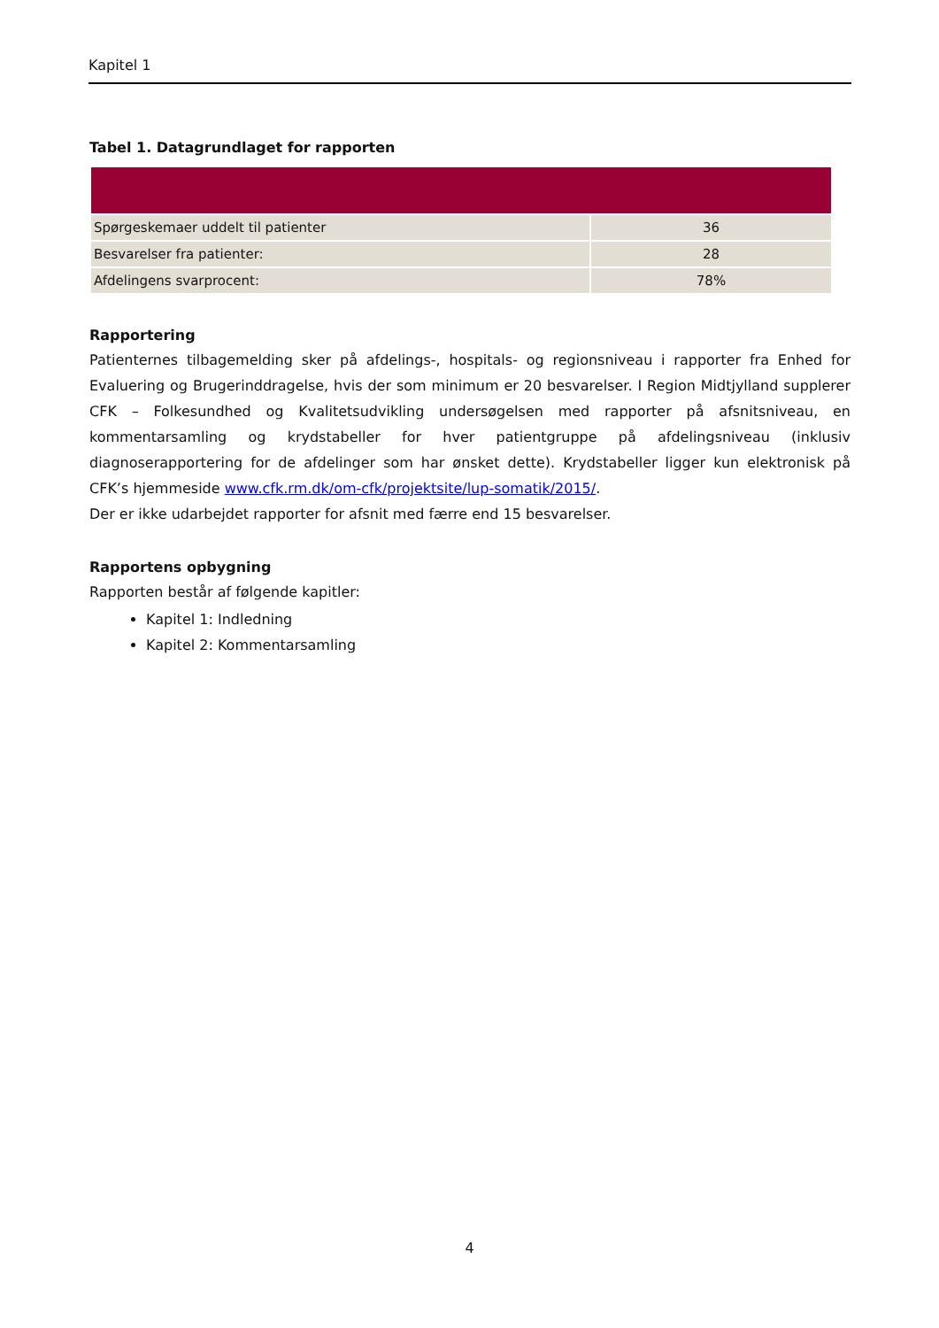Kapitel 1
Tabel 1. Datagrundlaget for rapporten
| Spørgeskemaer uddelt til patienter | 36 |
| Besvarelser fra patienter: | 28 |
| Afdelingens svarprocent: | 78% |
Rapportering
Patienternes tilbagemelding sker på afdelings-, hospitals- og regionsniveau i rapporter fra Enhed for Evaluering og Brugerinddragelse, hvis der som minimum er 20 besvarelser. I Region Midtjylland supplerer CFK – Folkesundhed og Kvalitetsudvikling undersøgelsen med rapporter på afsnitsniveau, en kommentarsamling og krydstabeller for hver patientgruppe på afdelingsniveau (inklusiv diagnoserapportering for de afdelinger som har ønsket dette). Krydstabeller ligger kun elektronisk på CFK’s hjemmeside www.cfk.rm.dk/om-cfk/projektsite/lup-somatik/2015/.
Der er ikke udarbejdet rapporter for afsnit med færre end 15 besvarelser.
Rapportens opbygning
Rapporten består af følgende kapitler:
Kapitel 1: Indledning
Kapitel 2: Kommentarsamling
4